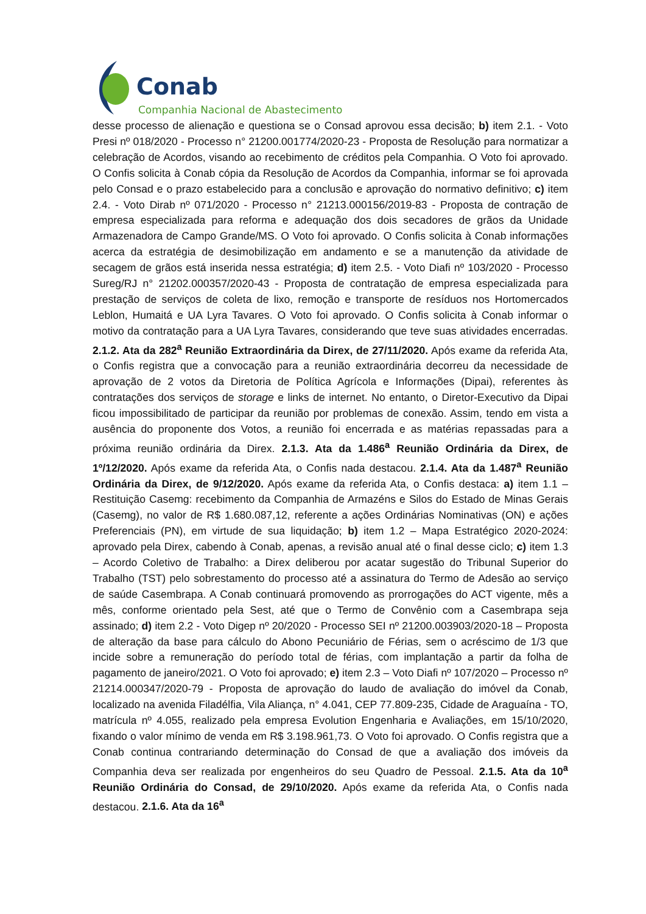Conab
Companhia Nacional de Abastecimento
desse processo de alienação e questiona se o Consad aprovou essa decisão; b) item 2.1. - Voto Presi nº 018/2020 - Processo n° 21200.001774/2020-23 - Proposta de Resolução para normatizar a celebração de Acordos, visando ao recebimento de créditos pela Companhia. O Voto foi aprovado. O Confis solicita à Conab cópia da Resolução de Acordos da Companhia, informar se foi aprovada pelo Consad e o prazo estabelecido para a conclusão e aprovação do normativo definitivo; c) item 2.4. - Voto Dirab nº 071/2020 - Processo n° 21213.000156/2019-83 - Proposta de contração de empresa especializada para reforma e adequação dos dois secadores de grãos da Unidade Armazenadora de Campo Grande/MS. O Voto foi aprovado. O Confis solicita à Conab informações acerca da estratégia de desimobilização em andamento e se a manutenção da atividade de secagem de grãos está inserida nessa estratégia; d) item 2.5. - Voto Diafi nº 103/2020 - Processo Sureg/RJ n° 21202.000357/2020-43 - Proposta de contratação de empresa especializada para prestação de serviços de coleta de lixo, remoção e transporte de resíduos nos Hortomercados Leblon, Humaitá e UA Lyra Tavares. O Voto foi aprovado. O Confis solicita à Conab informar o motivo da contratação para a UA Lyra Tavares, considerando que teve suas atividades encerradas. 2.1.2. Ata da 282<sup>a</sup> Reunião Extraordinária da Direx, de 27/11/2020. Após exame da referida Ata, o Confis registra que a convocação para a reunião extraordinária decorreu da necessidade de aprovação de 2 votos da Diretoria de Política Agrícola e Informações (Dipai), referentes às contratações dos serviços de storage e links de internet. No entanto, o Diretor-Executivo da Dipai ficou impossibilitado de participar da reunião por problemas de conexão. Assim, tendo em vista a ausência do proponente dos Votos, a reunião foi encerrada e as matérias repassadas para a próxima reunião ordinária da Direx. 2.1.3. Ata da 1.486<sup>a</sup> Reunião Ordinária da Direx, de 1º/12/2020. Após exame da referida Ata, o Confis nada destacou. 2.1.4. Ata da 1.487<sup>a</sup> Reunião Ordinária da Direx, de 9/12/2020. Após exame da referida Ata, o Confis destaca: a) item 1.1 – Restituição Casemg: recebimento da Companhia de Armazéns e Silos do Estado de Minas Gerais (Casemg), no valor de R$ 1.680.087,12, referente a ações Ordinárias Nominativas (ON) e ações Preferenciais (PN), em virtude de sua liquidação; b) item 1.2 – Mapa Estratégico 2020-2024: aprovado pela Direx, cabendo à Conab, apenas, a revisão anual até o final desse ciclo; c) item 1.3 – Acordo Coletivo de Trabalho: a Direx deliberou por acatar sugestão do Tribunal Superior do Trabalho (TST) pelo sobrestamento do processo até a assinatura do Termo de Adesão ao serviço de saúde Casembrapa. A Conab continuará promovendo as prorrogações do ACT vigente, mês a mês, conforme orientado pela Sest, até que o Termo de Convênio com a Casembrapa seja assinado; d) item 2.2 - Voto Digep nº 20/2020 - Processo SEI nº 21200.003903/2020-18 – Proposta de alteração da base para cálculo do Abono Pecuniário de Férias, sem o acréscimo de 1/3 que incide sobre a remuneração do período total de férias, com implantação a partir da folha de pagamento de janeiro/2021. O Voto foi aprovado; e) item 2.3 – Voto Diafi nº 107/2020 – Processo nº 21214.000347/2020-79 - Proposta de aprovação do laudo de avaliação do imóvel da Conab, localizado na avenida Filadélfia, Vila Aliança, n° 4.041, CEP 77.809-235, Cidade de Araguaína - TO, matrícula nº 4.055, realizado pela empresa Evolution Engenharia e Avaliações, em 15/10/2020, fixando o valor mínimo de venda em R$ 3.198.961,73. O Voto foi aprovado. O Confis registra que a Conab continua contrariando determinação do Consad de que a avaliação dos imóveis da Companhia deva ser realizada por engenheiros do seu Quadro de Pessoal. 2.1.5. Ata da 10<sup>a</sup> Reunião Ordinária do Consad, de 29/10/2020. Após exame da referida Ata, o Confis nada destacou. 2.1.6. Ata da 16<sup>a</sup>